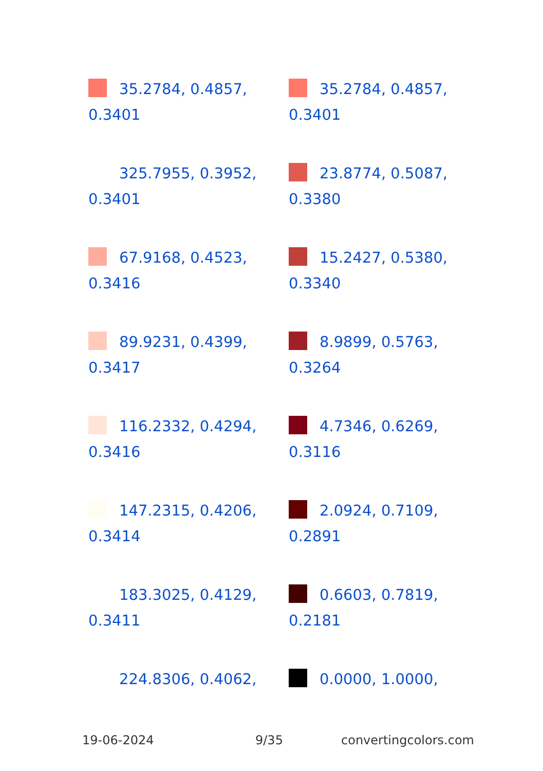35.2784, 0.4857, 0.3401
35.2784, 0.4857, 0.3401
325.7955, 0.3952, 0.3401
23.8774, 0.5087, 0.3380
67.9168, 0.4523, 0.3416
15.2427, 0.5380, 0.3340
89.9231, 0.4399, 0.3417
8.9899, 0.5763, 0.3264
116.2332, 0.4294, 0.3416
4.7346, 0.6269, 0.3116
147.2315, 0.4206, 0.3414
2.0924, 0.7109, 0.2891
183.3025, 0.4129, 0.3411
0.6603, 0.7819, 0.2181
224.8306, 0.4062,
0.0000, 1.0000,
19-06-2024 9/35 convertingcolors.com